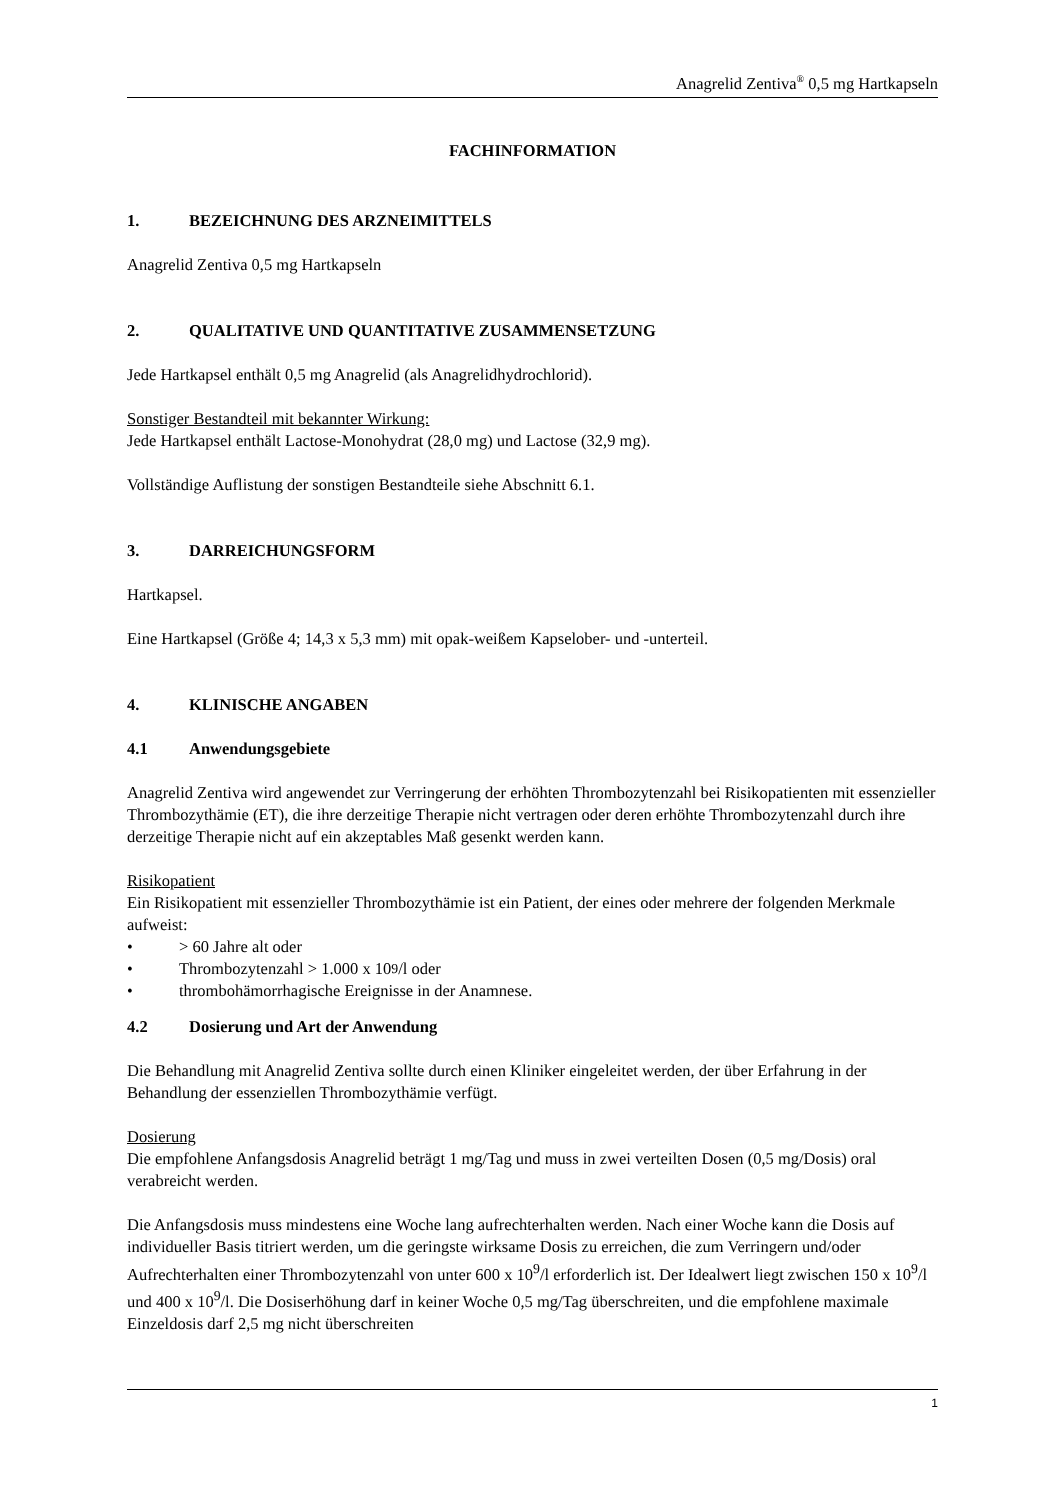Anagrelid Zentiva<sup>®</sup> 0,5 mg Hartkapseln
FACHINFORMATION
1. BEZEICHNUNG DES ARZNEIMITTELS
Anagrelid Zentiva 0,5 mg Hartkapseln
2. QUALITATIVE UND QUANTITATIVE ZUSAMMENSETZUNG
Jede Hartkapsel enthält 0,5 mg Anagrelid (als Anagrelidhydrochlorid).
Sonstiger Bestandteil mit bekannter Wirkung:
Jede Hartkapsel enthält Lactose-Monohydrat (28,0 mg) und Lactose (32,9 mg).
Vollständige Auflistung der sonstigen Bestandteile siehe Abschnitt 6.1.
3. DARREICHUNGSFORM
Hartkapsel.
Eine Hartkapsel (Größe 4; 14,3 x 5,3 mm) mit opak-weißem Kapselober- und -unterteil.
4. KLINISCHE ANGABEN
4.1 Anwendungsgebiete
Anagrelid Zentiva wird angewendet zur Verringerung der erhöhten Thrombozytenzahl bei Risikopatienten mit essenzieller Thrombozythämie (ET), die ihre derzeitige Therapie nicht vertragen oder deren erhöhte Thrombozytenzahl durch ihre derzeitige Therapie nicht auf ein akzeptables Maß gesenkt werden kann.
Risikopatient
Ein Risikopatient mit essenzieller Thrombozythämie ist ein Patient, der eines oder mehrere der folgenden Merkmale aufweist:
• > 60 Jahre alt oder
• Thrombozytenzahl > 1.000 x 10<sup>9</sup>/l oder
• thrombohämorrhagische Ereignisse in der Anamnese.
4.2 Dosierung und Art der Anwendung
Die Behandlung mit Anagrelid Zentiva sollte durch einen Kliniker eingeleitet werden, der über Erfahrung in der Behandlung der essenziellen Thrombozythämie verfügt.
Dosierung
Die empfohlene Anfangsdosis Anagrelid beträgt 1 mg/Tag und muss in zwei verteilten Dosen (0,5 mg/Dosis) oral verabreicht werden.
Die Anfangsdosis muss mindestens eine Woche lang aufrechterhalten werden. Nach einer Woche kann die Dosis auf individueller Basis titriert werden, um die geringste wirksame Dosis zu erreichen, die zum Verringern und/oder Aufrechterhalten einer Thrombozytenzahl von unter 600 x 10<sup>9</sup>/l erforderlich ist. Der Idealwert liegt zwischen 150 x 10<sup>9</sup>/l und 400 x 10<sup>9</sup>/l. Die Dosiserhöhung darf in keiner Woche 0,5 mg/Tag überschreiten, und die empfohlene maximale Einzeldosis darf 2,5 mg nicht überschreiten
1